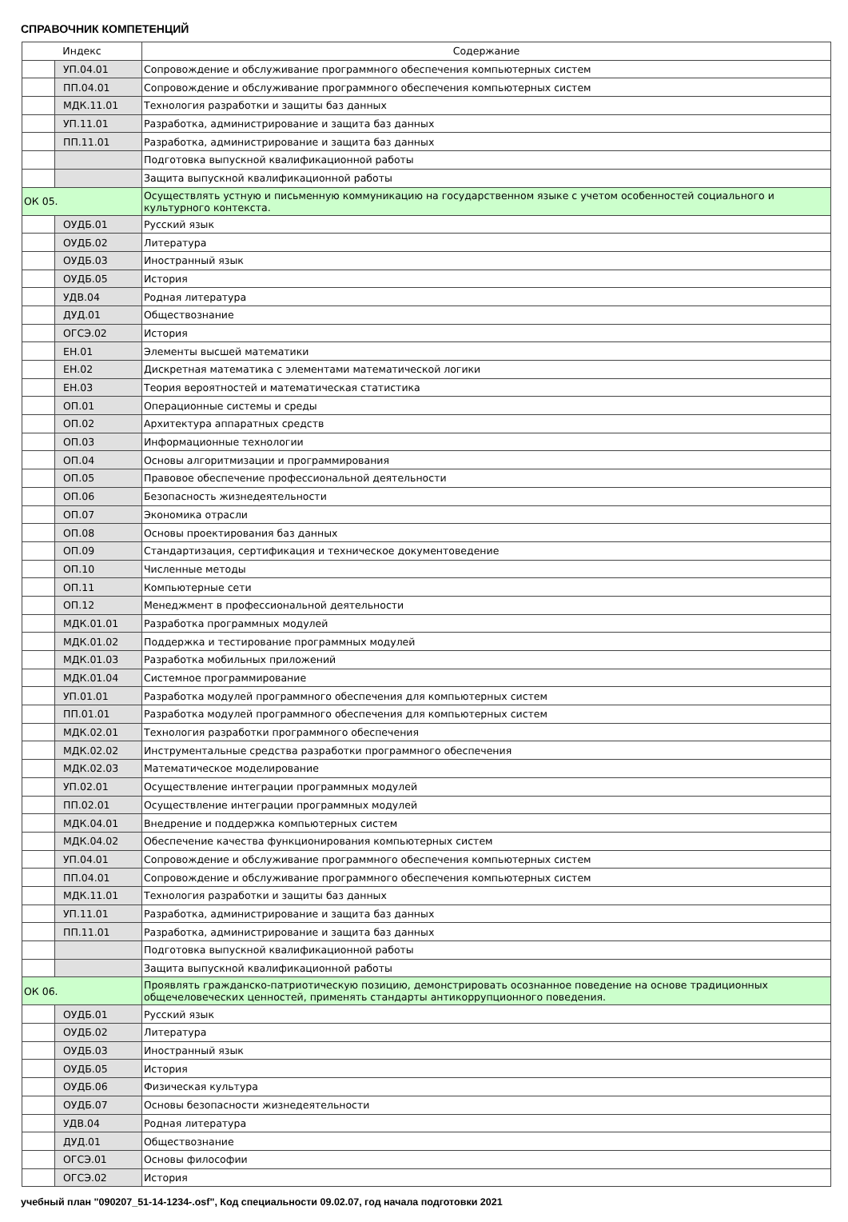СПРАВОЧНИК КОМПЕТЕНЦИЙ
| Индекс | | Содержание |
| --- | --- | --- |
| | УП.04.01 | Сопровождение и обслуживание программного обеспечения компьютерных систем |
| | ПП.04.01 | Сопровождение и обслуживание программного обеспечения компьютерных систем |
| | МДК.11.01 | Технология разработки и защиты баз данных |
| | УП.11.01 | Разработка, администрирование и защита баз данных |
| | ПП.11.01 | Разработка, администрирование и защита баз данных |
| | | Подготовка выпускной квалификационной работы |
| | | Защита выпускной квалификационной работы |
| ОК 05. | | Осуществлять устную и письменную коммуникацию на государственном языке с учетом особенностей социального и культурного контекста. |
| | ОУДБ.01 | Русский язык |
| | ОУДБ.02 | Литература |
| | ОУДБ.03 | Иностранный язык |
| | ОУДБ.05 | История |
| | УДВ.04 | Родная литература |
| | ДУД.01 | Обществознание |
| | ОГСЭ.02 | История |
| | ЕН.01 | Элементы высшей математики |
| | ЕН.02 | Дискретная математика с элементами математической логики |
| | ЕН.03 | Теория вероятностей и математическая статистика |
| | ОП.01 | Операционные системы и среды |
| | ОП.02 | Архитектура аппаратных средств |
| | ОП.03 | Информационные технологии |
| | ОП.04 | Основы алгоритмизации и программирования |
| | ОП.05 | Правовое обеспечение профессиональной деятельности |
| | ОП.06 | Безопасность жизнедеятельности |
| | ОП.07 | Экономика отрасли |
| | ОП.08 | Основы проектирования баз данных |
| | ОП.09 | Стандартизация, сертификация и техническое документоведение |
| | ОП.10 | Численные методы |
| | ОП.11 | Компьютерные сети |
| | ОП.12 | Менеджмент в профессиональной деятельности |
| | МДК.01.01 | Разработка программных модулей |
| | МДК.01.02 | Поддержка и тестирование программных модулей |
| | МДК.01.03 | Разработка мобильных приложений |
| | МДК.01.04 | Системное программирование |
| | УП.01.01 | Разработка модулей программного обеспечения для компьютерных систем |
| | ПП.01.01 | Разработка модулей программного обеспечения для компьютерных систем |
| | МДК.02.01 | Технология разработки программного обеспечения |
| | МДК.02.02 | Инструментальные средства разработки программного обеспечения |
| | МДК.02.03 | Математическое моделирование |
| | УП.02.01 | Осуществление интеграции программных модулей |
| | ПП.02.01 | Осуществление интеграции программных модулей |
| | МДК.04.01 | Внедрение и поддержка компьютерных систем |
| | МДК.04.02 | Обеспечение качества функционирования компьютерных систем |
| | УП.04.01 | Сопровождение и обслуживание программного обеспечения компьютерных систем |
| | ПП.04.01 | Сопровождение и обслуживание программного обеспечения компьютерных систем |
| | МДК.11.01 | Технология разработки и защиты баз данных |
| | УП.11.01 | Разработка, администрирование и защита баз данных |
| | ПП.11.01 | Разработка, администрирование и защита баз данных |
| | | Подготовка выпускной квалификационной работы |
| | | Защита выпускной квалификационной работы |
| ОК 06. | | Проявлять гражданско-патриотическую позицию, демонстрировать осознанное поведение на основе традиционных общечеловеческих ценностей, применять стандарты антикоррупционного поведения. |
| | ОУДБ.01 | Русский язык |
| | ОУДБ.02 | Литература |
| | ОУДБ.03 | Иностранный язык |
| | ОУДБ.05 | История |
| | ОУДБ.06 | Физическая культура |
| | ОУДБ.07 | Основы безопасности жизнедеятельности |
| | УДВ.04 | Родная литература |
| | ДУД.01 | Обществознание |
| | ОГСЭ.01 | Основы философии |
| | ОГСЭ.02 | История |
учебный план "090207_51-14-1234-.osf", Код специальности 09.02.07, год начала подготовки 2021